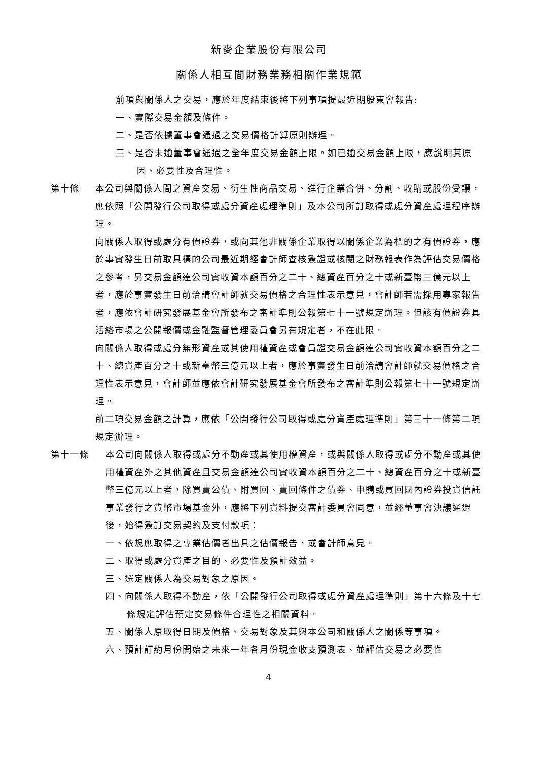新麥企業股份有限公司
關係人相互間財務業務相關作業規範
前項與關係人之交易，應於年度結束後將下列事項提最近期股東會報告:
一、實際交易金額及條件。
二、是否依據董事會通過之交易價格計算原則辦理。
三、是否未逾董事會通過之全年度交易金額上限。如已逾交易金額上限，應說明其原因、必要性及合理性。
第十條 本公司與關係人間之資產交易、衍生性商品交易、進行企業合併、分割、收購或股份受讓，應依照「公開發行公司取得或處分資產處理準則」及本公司所訂取得或處分資產處理程序辦理。
向關係人取得或處分有價證券，或向其他非關係企業取得以關係企業為標的之有價證券，應於事實發生日前取具標的公司最近期經會計師查核簽證或核閱之財務報表作為評估交易價格之參考，另交易金額達公司實收資本額百分之二十、總資產百分之十或新臺幣三億元以上者，應於事實發生日前洽請會計師就交易價格之合理性表示意見，會計師若需採用專家報告者，應依會計研究發展基金會所發布之審計準則公報第七十一號規定辦理。但該有價證券具活絡市場之公開報價或金融監督管理委員會另有規定者，不在此限。
向關係人取得或處分無形資產或其使用權資產或會員證交易金額達公司實收資本額百分之二十、總資產百分之十或新臺幣三億元以上者，應於事實發生日前洽請會計師就交易價格之合理性表示意見，會計師並應依會計研究發展基金會所發布之審計準則公報第七十一號規定辦理。
前二項交易金額之計算，應依「公開發行公司取得或處分資產處理準則」第三十一條第二項規定辦理。
第十一條 本公司向關係人取得或處分不動產或其使用權資產，或與關係人取得或處分不動產或其使用權資產外之其他資產且交易金額達公司實收資本額百分之二十、總資產百分之十或新臺幣三億元以上者，除買賣公債、附買回、賣回條件之債券、申購或買回國內證券投資信託事業發行之貨幣市場基金外，應將下列資料提交審計委員會同意，並經董事會決議通過後，始得簽訂交易契約及支付款項：
一、依規應取得之專業估價者出具之估價報告，或會計師意見。
二、取得或處分資產之目的、必要性及預計效益。
三、選定關係人為交易對象之原因。
四、向關係人取得不動產，依「公開發行公司取得或處分資產處理準則」第十六條及十七條規定評估預定交易條件合理性之相關資料。
五、關係人原取得日期及價格、交易對象及其與本公司和關係人之關係等事項。
六、預計訂約月份開始之未來一年各月份現金收支預測表、並評估交易之必要性
4